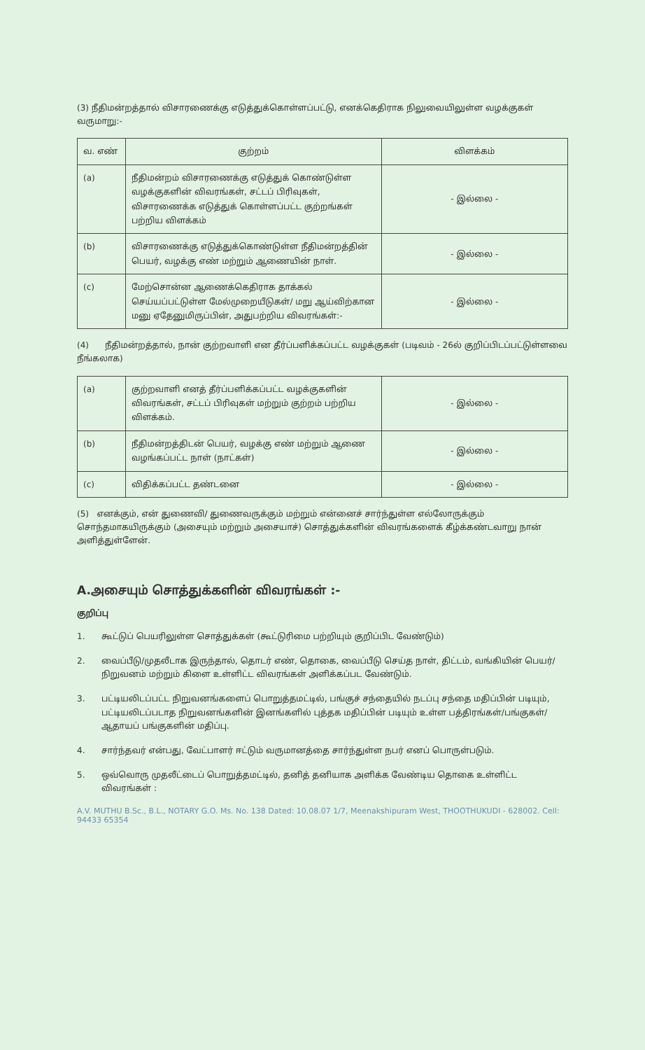(3) நீதிமன்றத்தால் விசாரணைக்கு எடுத்துக்கொள்ளப்பட்டு, எனக்கெதிராக நிலுவையிலுள்ள வழக்குகள் வருமாறு:-
| வ. எண் | குற்றம் | விளக்கம் |
| --- | --- | --- |
| (a) | நீதிமன்றம் விசாரணைக்கு எடுத்துக் கொண்டுள்ள வழக்குகளின் விவரங்கள், சட்டப் பிரிவுகள், விசாரணைக்க எடுத்துக் கொள்ளப்பட்ட குற்றங்கள் பற்றிய விளக்கம் | - இல்லை - |
| (b) | விசாரணைக்கு எடுத்துக்கொண்டுள்ள நீதிமன்றத்தின் பெயர், வழக்கு எண் மற்றும் ஆணையின் நாள். | - இல்லை - |
| (c) | மேற்சொன்ன ஆணைக்கெதிராக தாக்கல் செய்யப்பட்டுள்ள மேல்முறையீடுகள்/ மறு ஆய்விற்கான மனு ஏதேனுமிருப்பின், அதுபற்றிய விவரங்கள்:- | - இல்லை - |
(4) நீதிமன்றத்தால், நான் குற்றவாளி என தீர்ப்பளிக்கப்பட்ட வழக்குகள் (படிவம் - 26ல் குறிப்பிடப்பட்டுள்ளவை நீங்கலாக)
| (a) | குற்றவாளி எனத் தீர்ப்பளிக்கப்பட்ட வழக்குகளின் விவரங்கள், சட்டப் பிரிவுகள் மற்றும் குற்றம் பற்றிய விளக்கம். | - இல்லை - |
| (b) | நீதிமன்றத்திடன் பெயர், வழக்கு எண் மற்றும் ஆணை வழங்கப்பட்ட நாள் (நாட்கள்) | - இல்லை - |
| (c) | விதிக்கப்பட்ட தண்டனை | - இல்லை - |
(5) எனக்கும், என் துணைவி/ துணைவருக்கும் மற்றும் என்னைச் சார்ந்துள்ள எல்லோருக்கும் சொந்தமாகயிருக்கும் (அசையும் மற்றும் அசையாச்) சொத்துக்களின் விவரங்களைக் கீழ்க்கண்டவாறு நான் அளித்துள்ளேன்.
A.அசையும் சொத்துக்களின் விவரங்கள் :-
குறிப்பு
1. கூட்டுப் பெயரிலுள்ள சொத்துக்கள் (கூட்டுரிமை பற்றியும் குறிப்பிட வேண்டும்)
2. வைப்பீடு/முதலீடாக இருந்தால், தொடர் எண், தொகை, வைப்பீடு செய்த நாள், திட்டம், வங்கியின் பெயர்/நிறுவனம் மற்றும் கிளை உள்ளிட்ட விவரங்கள் அளிக்கப்பட வேண்டும்.
3. பட்டியலிடப்பட்ட நிறுவனங்களைப் பொறுத்தமட்டில், பங்குச் சந்தையில் நடப்பு சந்தை மதிப்பின் படியும், பட்டியலிடப்படாத நிறுவனங்களின் இனங்களில் புத்தக மதிப்பின் படியும் உள்ள பத்திரங்கள்/பங்குகள்/ ஆதாயப் பங்குகளின் மதிப்பு.
4. சார்ந்தவர் என்பது, வேட்பாளர் ஈட்டும் வருமானத்தை சார்ந்துள்ள நபர் எனப் பொருள்படும்.
5. ஒவ்வொரு முதலீட்டைப் பொறுத்தமட்டில், தனித் தனியாக அளிக்க வேண்டிய தொகை உள்ளிட்ட விவரங்கள் :
A.V. MUTHU B.Sc., B.L., NOTARY G.O. Ms. No. 138 Dated: 10.08.07 1/7, Meenakshipuram West, THOOTHUKUDI - 628002. Cell: 94433 65354